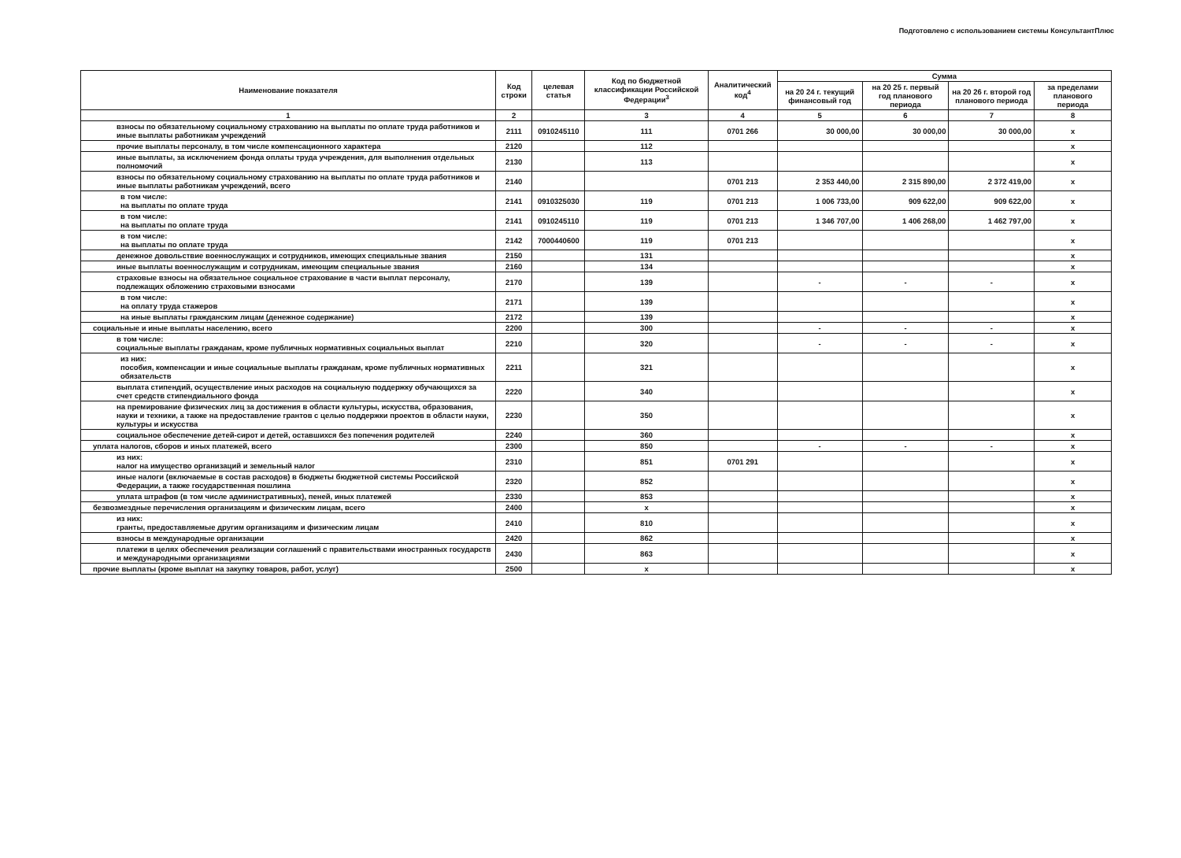Подготовлено с использованием системы КонсультантПлюс
| Наименование показателя | Код строки | целевая статья | Код по бюджетной классификации Российской Федерации<sup>3</sup> | Аналитический код<sup>4</sup> | Сумма | | | |
| --- | --- | --- | --- | --- | --- | --- | --- | --- |
| | | | | | на 20 24 г. текущий финансовый год | на 20 25 г. первый год планового периода | на 20 26 г. второй год планового периода | за пределами планового периода |
| 1 | 2 | | 3 | 4 | 5 | 6 | 7 | 8 |
| взносы по обязательному социальному страхованию на выплаты по оплате труда работников и иные выплаты работникам учреждений | 2111 | 0910245110 | 111 | 0701 266 | 30 000,00 | 30 000,00 | 30 000,00 | x |
| прочие выплаты персоналу, в том числе компенсационного характера | 2120 | | 112 | | | | | x |
| иные выплаты, за исключением фонда оплаты труда учреждения, для выполнения отдельных полномочий | 2130 | | 113 | | | | | x |
| взносы по обязательному социальному страхованию на выплаты по оплате труда работников и иные выплаты работникам учреждений, всего | 2140 | | | 0701 213 | 2 353 440,00 | 2 315 890,00 | 2 372 419,00 | x |
| в том числе: на выплаты по оплате труда | 2141 | 0910325030 | 119 | 0701 213 | 1 006 733,00 | 909 622,00 | 909 622,00 | x |
| в том числе: на выплаты по оплате труда | 2141 | 0910245110 | 119 | 0701 213 | 1 346 707,00 | 1 406 268,00 | 1 462 797,00 | x |
| в том числе: на выплаты по оплате труда | 2142 | 7000440600 | 119 | 0701 213 | | | | x |
| денежное довольствие военнослужащих и сотрудников, имеющих специальные звания | 2150 | | 131 | | | | | x |
| иные выплаты военнослужащим и сотрудникам, имеющим специальные звания | 2160 | | 134 | | | | | x |
| страховые взносы на обязательное социальное страхование в части выплат персоналу, подлежащих обложению страховыми взносами | 2170 | | 139 | | - | - | - | x |
| в том числе: на оплату труда стажеров | 2171 | | 139 | | | | | x |
| на иные выплаты гражданским лицам (денежное содержание) | 2172 | | 139 | | | | | x |
| социальные и иные выплаты населению, всего | 2200 | | 300 | | - | - | - | x |
| в том числе: социальные выплаты гражданам, кроме публичных нормативных социальных выплат | 2210 | | 320 | | - | - | - | x |
| из них: пособия, компенсации и иные социальные выплаты гражданам, кроме публичных нормативных обязательств | 2211 | | 321 | | | | | x |
| выплата стипендий, осуществление иных расходов на социальную поддержку обучающихся за счет средств стипендиального фонда | 2220 | | 340 | | | | | x |
| на премирование физических лиц за достижения в области культуры, искусства, образования, науки и техники, а также на предоставление грантов с целью поддержки проектов в области науки, культуры и искусства | 2230 | | 350 | | | | | x |
| социальное обеспечение детей-сирот и детей, оставшихся без попечения родителей | 2240 | | 360 | | | | | x |
| уплата налогов, сборов и иных платежей, всего | 2300 | | 850 | | - | - | - | x |
| из них: налог на имущество организаций и земельный налог | 2310 | | 851 | 0701 291 | | | | x |
| иные налоги (включаемые в состав расходов) в бюджеты бюджетной системы Российской Федерации, а также государственная пошлина | 2320 | | 852 | | | | | x |
| уплата штрафов (в том числе административных), пеней, иных платежей | 2330 | | 853 | | | | | x |
| безвозмездные перечисления организациям и физическим лицам, всего | 2400 | | x | | | | | x |
| из них: гранты, предоставляемые другим организациям и физическим лицам | 2410 | | 810 | | | | | x |
| взносы в международные организации | 2420 | | 862 | | | | | x |
| платежи в целях обеспечения реализации соглашений с правительствами иностранных государств и международными организациями | 2430 | | 863 | | | | | x |
| прочие выплаты (кроме выплат на закупку товаров, работ, услуг) | 2500 | | x | | | | | x |